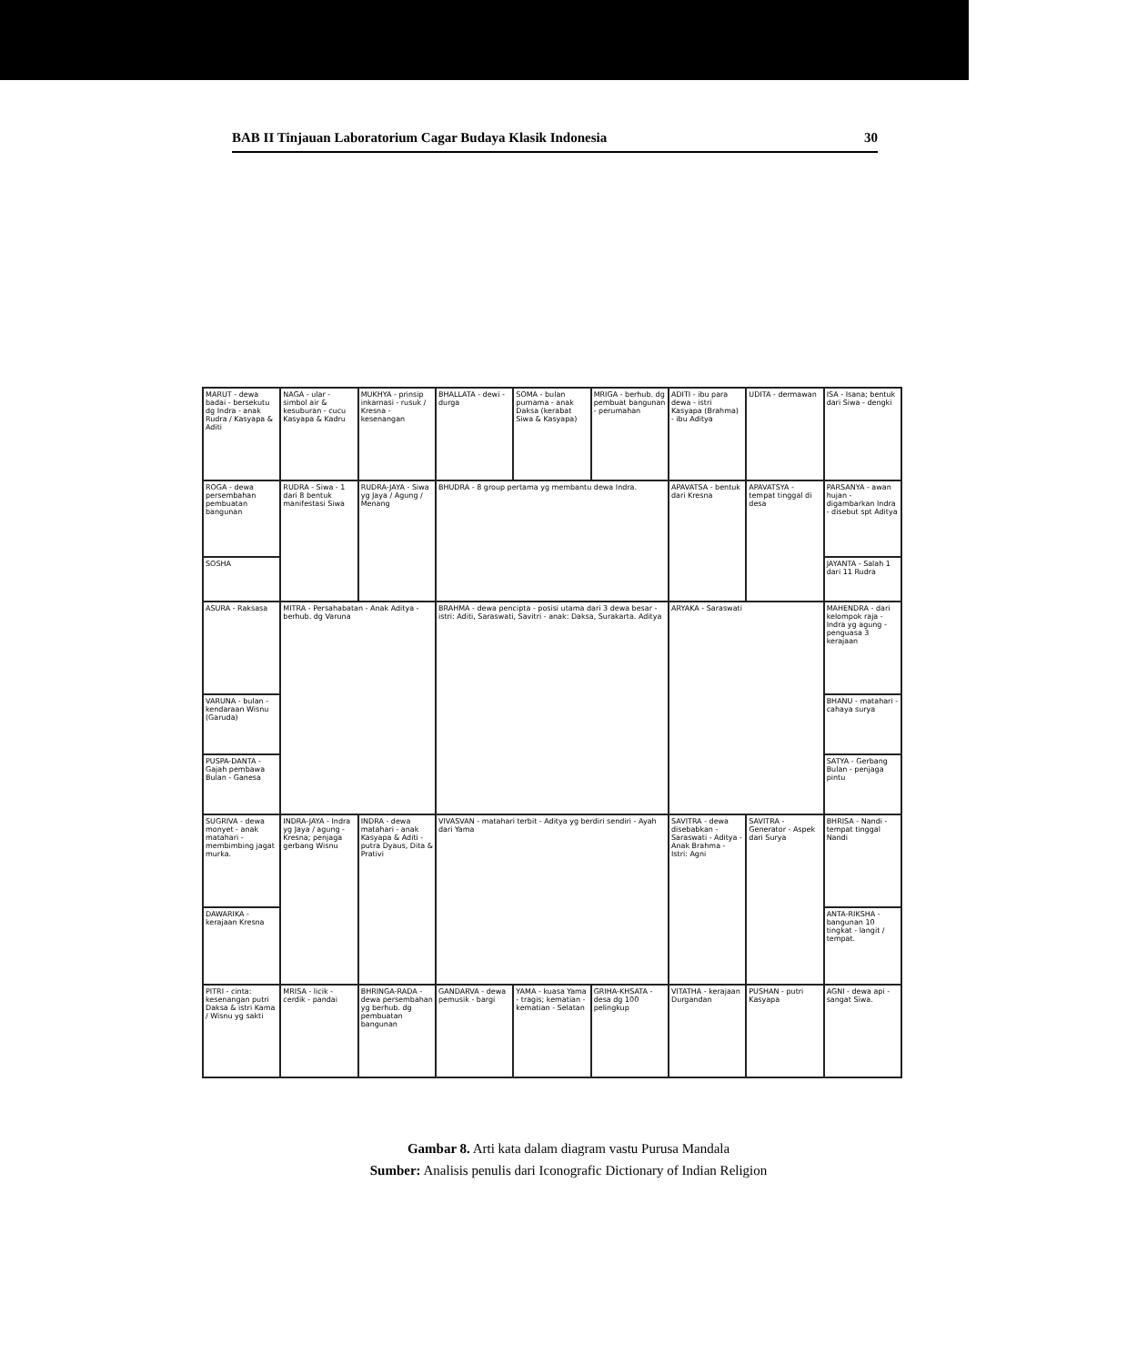BAB II Tinjauan Laboratorium Cagar Budaya Klasik Indonesia 30
| MARUT - dewa badai - bersekutu dg Indra - anak Rudra / Kasyapa & Aditi | NAGA - ular - simbol air & kesuburan - cucu Kasyapa & Kadru | MUKHYA - prinsip inkarnasi - rusuk / Kresna - kesenangan | BHALLATA - dewi - durga | SOMA - bulan purnama - anak Daksa (kerabat Siwa & Kasyapa) | MRIGA - berhub. dg pembuat bangunan - perumahan | ADITI - ibu para dewa - istri Kasyapa (Brahma) - ibu Aditya | UDITA - dermawan | ISA - Isana; bentuk dari Siwa - dengki |
| ROGA - dewa persembahan pembuatan bangunan | RUDRA - Siwa - 1 dari 8 bentuk manifestasi Siwa | RUDRA-JAYA - Siwa yg Jaya / Agung / Menang | BHUDRA - 8 group pertama yg membantu dewa Indra. | | | APAVATSA - bentuk dari Kresna | APAVATSYA - tempat tinggal di desa | PARSANYA - awan hujan - digambarkan Indra - disebut spt Aditya |
| SOSHA | | | | | | | | JAYANTA - Salah 1 dari 11 Rudra |
| ASURA - Raksasa | MITRA - Persahabatan - Anak Aditya - berhub. dg Varuna | | BRAHMA - dewa pencipta - posisi utama dari 3 dewa besar - istri: Aditi, Saraswati, Savitri - anak: Daksa, Surakarta. Aditya | | | ARYAKA - Saraswati | | MAHENDRA - dari kelompok raja - Indra yg agung - penguasa 3 kerajaan |
| VARUNA - bulan - kendaraan Wisnu (Garuda) | | | | | | | | BHANU - matahari - cahaya surya |
| PUSPA-DANTA - Gajah pembawa Bulan - Ganesa | | | | | | | | SATYA - Gerbang Bulan - penjaga pintu |
| SUGRIVA - dewa monyet - anak matahari - membimbing jagat murka. | INDRA-JAYA - Indra yg Jaya / agung - Kresna; penjaga gerbang Wisnu | INDRA - dewa matahari - anak Kasyapa & Aditi - putra Dyaus, Dita & Prativi | VIVASVAN - matahari terbit - Aditya yg berdiri sendiri - Ayah dari Yama | | | SAVITRA - dewa disebabkan - Saraswati - Aditya - Anak Brahma - Istri: Agni | SAVITRA - Generator - Aspek dari Surya | BHRISA - Nandi - tempat tinggal Nandi |
| DAWARIKA - kerajaan Kresna | | | | | | | | ANTA-RIKSHA - bangunan 10 tingkat - langit / tempat. |
| PITRI - cinta: kesenangan putri Daksa & istri Kama / Wisnu yg sakti | MRISA - licik - cerdik - pandai | BHRINGA-RADA - dewa persembahan yg berhub. dg pembuatan bangunan | GANDARVA - dewa pemusik - bargi | YAMA - kuasa Yama - tragis; kematian - kematian - Selatan | GRIHA-KHSATA - desa dg 100 pelingkup | VITATHA - kerajaan Durgandan | PUSHAN - putri Kasyapa | AGNI - dewa api - sangat Siwa. |
Gambar 8. Arti kata dalam diagram vastu Purusa Mandala
Sumber: Analisis penulis dari Iconografic Dictionary of Indian Religion